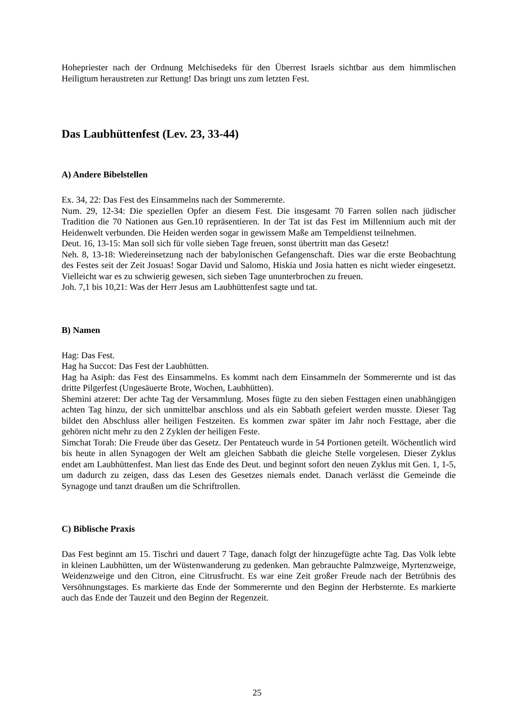Hohepriester nach der Ordnung Melchisedeks für den Überrest Israels sichtbar aus dem himmlischen Heiligtum heraustreten zur Rettung! Das bringt uns zum letzten Fest.
Das Laubhüttenfest (Lev. 23, 33-44)
A) Andere Bibelstellen
Ex. 34, 22: Das Fest des Einsammelns nach der Sommerernte.
Num. 29, 12-34: Die speziellen Opfer an diesem Fest. Die insgesamt 70 Farren sollen nach jüdischer Tradition die 70 Nationen aus Gen.10 repräsentieren. In der Tat ist das Fest im Millennium auch mit der Heidenwelt verbunden. Die Heiden werden sogar in gewissem Maße am Tempeldienst teilnehmen.
Deut. 16, 13-15: Man soll sich für volle sieben Tage freuen, sonst übertritt man das Gesetz!
Neh. 8, 13-18: Wiedereinsetzung nach der babylonischen Gefangenschaft. Dies war die erste Beobachtung des Festes seit der Zeit Josuas! Sogar David und Salomo, Hiskia und Josia hatten es nicht wieder eingesetzt. Vielleicht war es zu schwierig gewesen, sich sieben Tage ununterbrochen zu freuen.
Joh. 7,1 bis 10,21: Was der Herr Jesus am Laubhüttenfest sagte und tat.
B) Namen
Hag: Das Fest.
Hag ha Succot: Das Fest der Laubhütten.
Hag ha Asiph: das Fest des Einsammelns. Es kommt nach dem Einsammeln der Sommerernte und ist das dritte Pilgerfest (Ungesäuerte Brote, Wochen, Laubhütten).
Shemini atzeret: Der achte Tag der Versammlung. Moses fügte zu den sieben Festtagen einen unabhängigen achten Tag hinzu, der sich unmittelbar anschloss und als ein Sabbath gefeiert werden musste. Dieser Tag bildet den Abschluss aller heiligen Festzeiten. Es kommen zwar später im Jahr noch Festtage, aber die gehören nicht mehr zu den 2 Zyklen der heiligen Feste.
Simchat Torah: Die Freude über das Gesetz. Der Pentateuch wurde in 54 Portionen geteilt. Wöchentlich wird bis heute in allen Synagogen der Welt am gleichen Sabbath die gleiche Stelle vorgelesen. Dieser Zyklus endet am Laubhüttenfest. Man liest das Ende des Deut. und beginnt sofort den neuen Zyklus mit Gen. 1, 1-5, um dadurch zu zeigen, dass das Lesen des Gesetzes niemals endet. Danach verlässt die Gemeinde die Synagoge und tanzt draußen um die Schriftrollen.
C) Biblische Praxis
Das Fest beginnt am 15. Tischri und dauert 7 Tage, danach folgt der hinzugefügte achte Tag. Das Volk lebte in kleinen Laubhütten, um der Wüstenwanderung zu gedenken. Man gebrauchte Palmzweige, Myrtenzweige, Weidenzweige und den Citron, eine Citrusfrucht. Es war eine Zeit großer Freude nach der Betrübnis des Versöhnungstages. Es markierte das Ende der Sommerernte und den Beginn der Herbsternte. Es markierte auch das Ende der Tauzeit und den Beginn der Regenzeit.
25